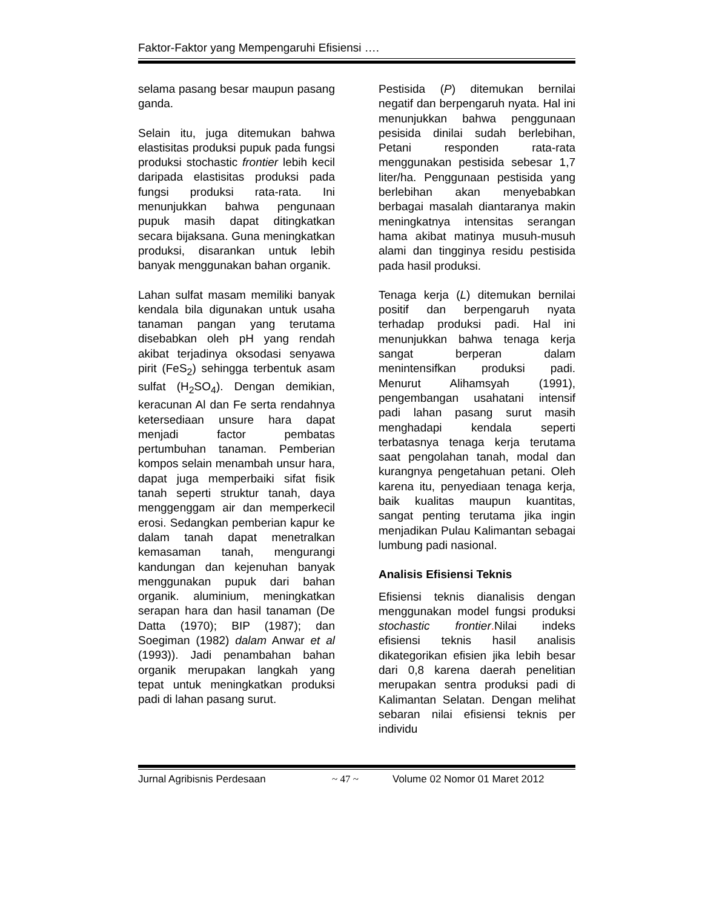Faktor-Faktor yang Mempengaruhi Efisiensi ….
selama pasang besar maupun pasang ganda.
Selain itu, juga ditemukan bahwa elastisitas produksi pupuk pada fungsi produksi stochastic frontier lebih kecil daripada elastisitas produksi pada fungsi produksi rata-rata. Ini menunjukkan bahwa pengunaan pupuk masih dapat ditingkatkan secara bijaksana. Guna meningkatkan produksi, disarankan untuk lebih banyak menggunakan bahan organik.
Lahan sulfat masam memiliki banyak kendala bila digunakan untuk usaha tanaman pangan yang terutama disebabkan oleh pH yang rendah akibat terjadinya oksodasi senyawa pirit (FeS<sub>2</sub>) sehingga terbentuk asam sulfat (H<sub>2</sub>SO<sub>4</sub>). Dengan demikian, keracunan Al dan Fe serta rendahnya ketersediaan unsure hara dapat menjadi factor pembatas pertumbuhan tanaman. Pemberian kompos selain menambah unsur hara, dapat juga memperbaiki sifat fisik tanah seperti struktur tanah, daya menggenggam air dan memperkecil erosi. Sedangkan pemberian kapur ke dalam tanah dapat menetralkan kemasaman tanah, mengurangi kandungan dan kejenuhan banyak menggunakan pupuk dari bahan organik. aluminium, meningkatkan serapan hara dan hasil tanaman (De Datta (1970); BIP (1987); dan Soegiman (1982) dalam Anwar et al (1993)). Jadi penambahan bahan organik merupakan langkah yang tepat untuk meningkatkan produksi padi di lahan pasang surut.
Pestisida (P) ditemukan bernilai negatif dan berpengaruh nyata. Hal ini menunjukkan bahwa penggunaan pesisida dinilai sudah berlebihan, Petani responden rata-rata menggunakan pestisida sebesar 1,7 liter/ha. Penggunaan pestisida yang berlebihan akan menyebabkan berbagai masalah diantaranya makin meningkatnya intensitas serangan hama akibat matinya musuh-musuh alami dan tingginya residu pestisida pada hasil produksi.
Tenaga kerja (L) ditemukan bernilai positif dan berpengaruh nyata terhadap produksi padi. Hal ini menunjukkan bahwa tenaga kerja sangat berperan dalam menintensifkan produksi padi. Menurut Alihamsyah (1991), pengembangan usahatani intensif padi lahan pasang surut masih menghadapi kendala seperti terbatasnya tenaga kerja terutama saat pengolahan tanah, modal dan kurangnya pengetahuan petani. Oleh karena itu, penyediaan tenaga kerja, baik kualitas maupun kuantitas, sangat penting terutama jika ingin menjadikan Pulau Kalimantan sebagai lumbung padi nasional.
Analisis Efisiensi Teknis
Efisiensi teknis dianalisis dengan menggunakan model fungsi produksi stochastic frontier. Nilai indeks efisiensi teknis hasil analisis dikategorikan efisien jika lebih besar dari 0,8 karena daerah penelitian merupakan sentra produksi padi di Kalimantan Selatan. Dengan melihat sebaran nilai efisiensi teknis per individu
Jurnal Agribisnis Perdesaan ~ 47 ~ Volume 02 Nomor 01 Maret 2012